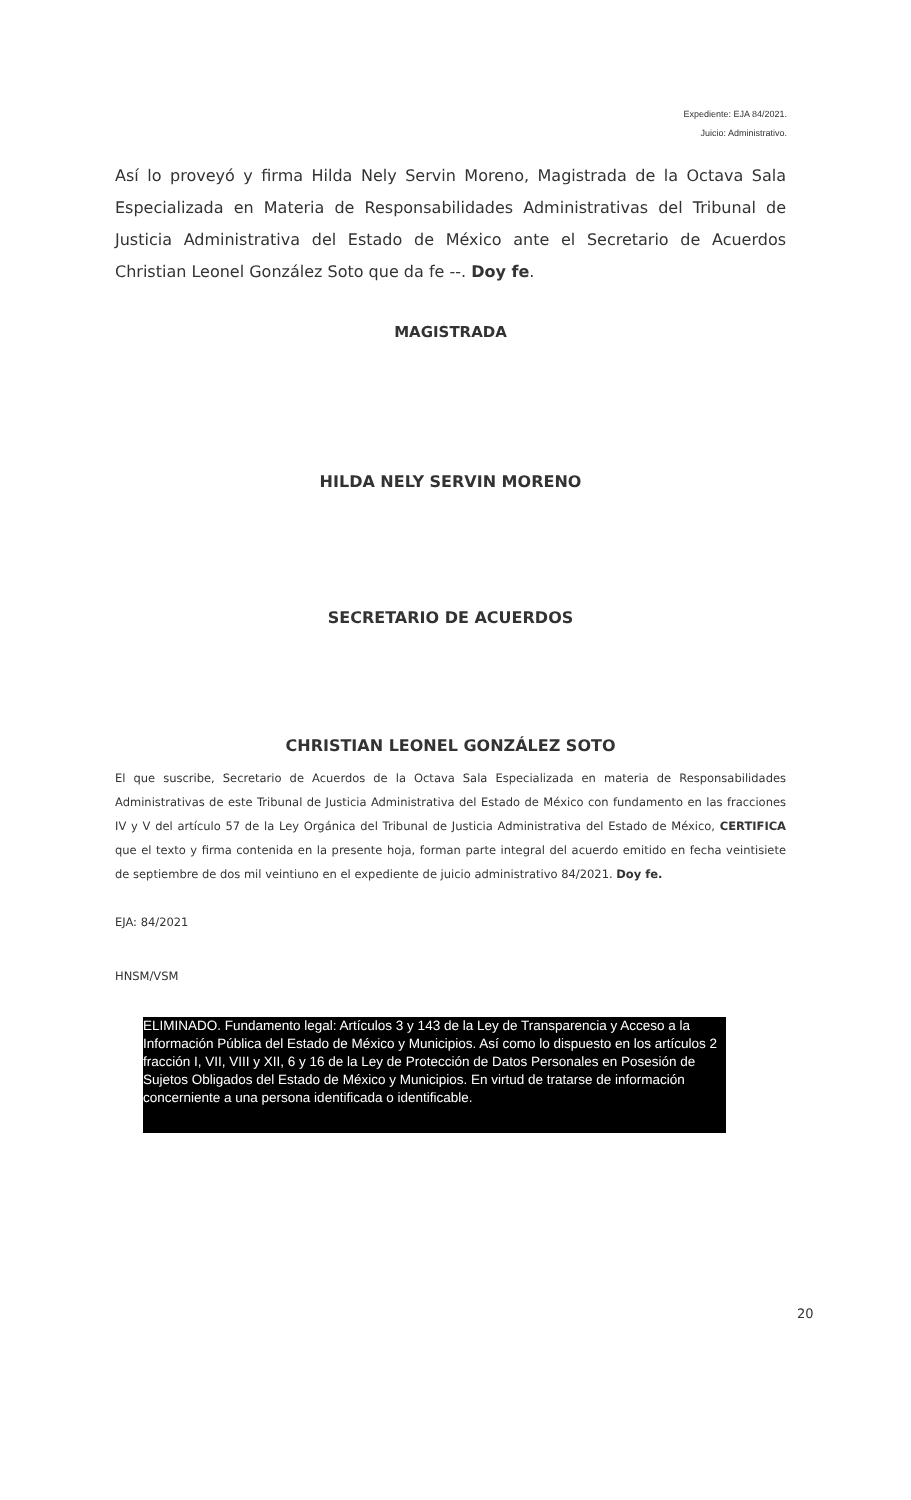Expediente: EJA 84/2021.
Juicio: Administrativo.
Así lo proveyó y firma Hilda Nely Servin Moreno, Magistrada de la Octava Sala Especializada en Materia de Responsabilidades Administrativas del Tribunal de Justicia Administrativa del Estado de México ante el Secretario de Acuerdos Christian Leonel González Soto que da fe --. Doy fe.
MAGISTRADA
HILDA NELY SERVIN MORENO
SECRETARIO DE ACUERDOS
CHRISTIAN LEONEL GONZÁLEZ SOTO
El que suscribe, Secretario de Acuerdos de la Octava Sala Especializada en materia de Responsabilidades Administrativas de este Tribunal de Justicia Administrativa del Estado de México con fundamento en las fracciones IV y V del artículo 57 de la Ley Orgánica del Tribunal de Justicia Administrativa del Estado de México, CERTIFICA que el texto y firma contenida en la presente hoja, forman parte integral del acuerdo emitido en fecha veintisiete de septiembre de dos mil veintiuno en el expediente de juicio administrativo 84/2021. Doy fe.
EJA: 84/2021
HNSM/VSM
ELIMINADO. Fundamento legal: Artículos 3 y 143 de la Ley de Transparencia y Acceso a la Información Pública del Estado de México y Municipios. Así como lo dispuesto en los artículos 2 fracción I, VII, VIII y XII, 6 y 16 de la Ley de Protección de Datos Personales en Posesión de Sujetos Obligados del Estado de México y Municipios. En virtud de tratarse de información concerniente a una persona identificada o identificable.
20